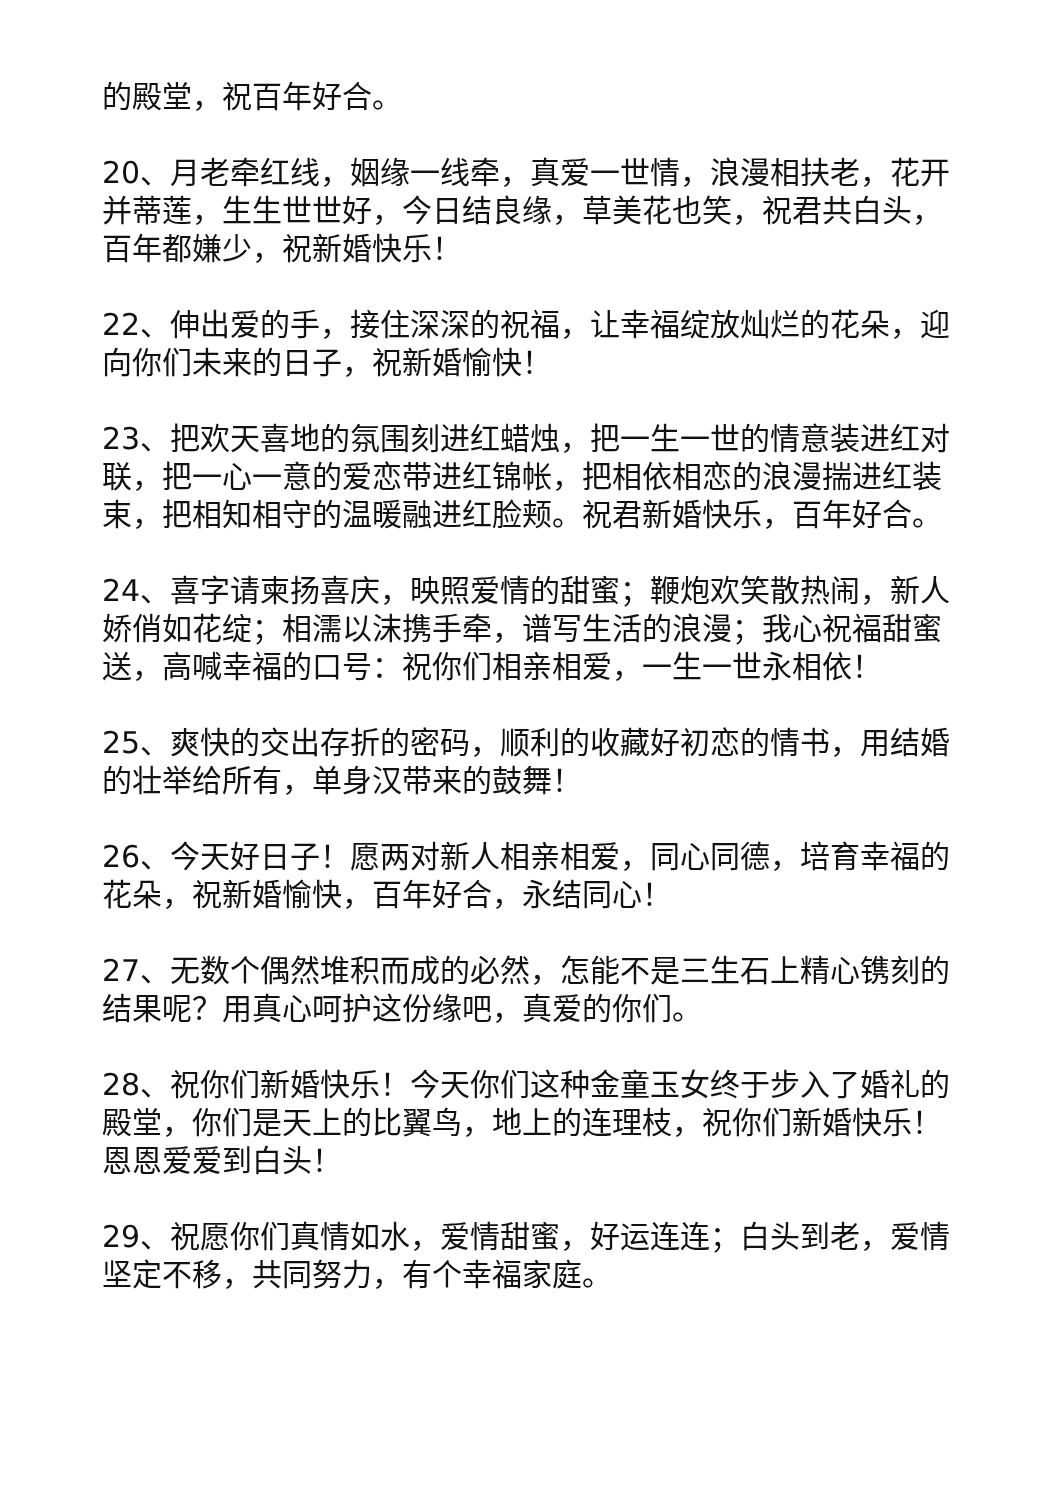的殿堂，祝百年好合。
20、月老牵红线，姻缘一线牵，真爱一世情，浪漫相扶老，花开并蒂莲，生生世世好，今日结良缘，草美花也笑，祝君共白头，百年都嫌少，祝新婚快乐！
22、伸出爱的手，接住深深的祝福，让幸福绽放灿烂的花朵，迎向你们未来的日子，祝新婚愉快！
23、把欢天喜地的氛围刻进红蜡烛，把一生一世的情意装进红对联，把一心一意的爱恋带进红锦帐，把相依相恋的浪漫揣进红装束，把相知相守的温暖融进红脸颊。祝君新婚快乐，百年好合。
24、喜字请柬扬喜庆，映照爱情的甜蜜；鞭炮欢笑散热闹，新人娇俏如花绽；相濡以沫携手牵，谱写生活的浪漫；我心祝福甜蜜送，高喊幸福的口号：祝你们相亲相爱，一生一世永相依！
25、爽快的交出存折的密码，顺利的收藏好初恋的情书，用结婚的壮举给所有，单身汉带来的鼓舞！
26、今天好日子！愿两对新人相亲相爱，同心同德，培育幸福的花朵，祝新婚愉快，百年好合，永结同心！
27、无数个偶然堆积而成的必然，怎能不是三生石上精心镌刻的结果呢？用真心呵护这份缘吧，真爱的你们。
28、祝你们新婚快乐！今天你们这种金童玉女终于步入了婚礼的殿堂，你们是天上的比翼鸟，地上的连理枝，祝你们新婚快乐！恩恩爱爱到白头！
29、祝愿你们真情如水，爱情甜蜜，好运连连；白头到老，爱情坚定不移，共同努力，有个幸福家庭。